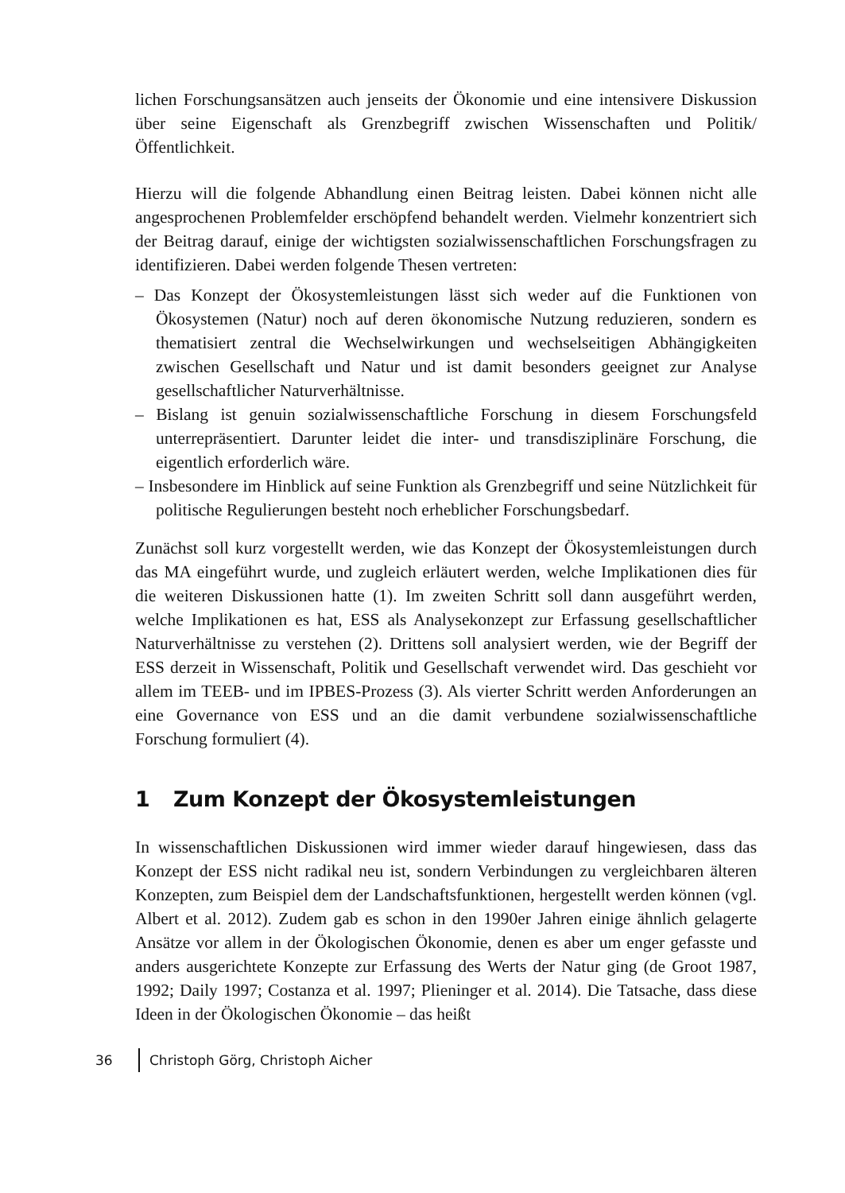lichen Forschungsansätzen auch jenseits der Ökonomie und eine intensivere Diskussion über seine Eigenschaft als Grenzbegriff zwischen Wissenschaften und Politik/ Öffentlichkeit.
Hierzu will die folgende Abhandlung einen Beitrag leisten. Dabei können nicht alle angesprochenen Problemfelder erschöpfend behandelt werden. Vielmehr konzentriert sich der Beitrag darauf, einige der wichtigsten sozialwissenschaftlichen Forschungsfragen zu identifizieren. Dabei werden folgende Thesen vertreten:
– Das Konzept der Ökosystemleistungen lässt sich weder auf die Funktionen von Ökosystemen (Natur) noch auf deren ökonomische Nutzung reduzieren, sondern es thematisiert zentral die Wechselwirkungen und wechselseitigen Abhängigkeiten zwischen Gesellschaft und Natur und ist damit besonders geeignet zur Analyse gesellschaftlicher Naturverhältnisse.
– Bislang ist genuin sozialwissenschaftliche Forschung in diesem Forschungsfeld unterrepräsentiert. Darunter leidet die inter- und transdisziplinäre Forschung, die eigentlich erforderlich wäre.
– Insbesondere im Hinblick auf seine Funktion als Grenzbegriff und seine Nützlichkeit für politische Regulierungen besteht noch erheblicher Forschungsbedarf.
Zunächst soll kurz vorgestellt werden, wie das Konzept der Ökosystemleistungen durch das MA eingeführt wurde, und zugleich erläutert werden, welche Implikationen dies für die weiteren Diskussionen hatte (1). Im zweiten Schritt soll dann ausgeführt werden, welche Implikationen es hat, ESS als Analysekonzept zur Erfassung gesellschaftlicher Naturverhältnisse zu verstehen (2). Drittens soll analysiert werden, wie der Begriff der ESS derzeit in Wissenschaft, Politik und Gesellschaft verwendet wird. Das geschieht vor allem im TEEB- und im IPBES-Prozess (3). Als vierter Schritt werden Anforderungen an eine Governance von ESS und an die damit verbundene sozialwissenschaftliche Forschung formuliert (4).
1 Zum Konzept der Ökosystemleistungen
In wissenschaftlichen Diskussionen wird immer wieder darauf hingewiesen, dass das Konzept der ESS nicht radikal neu ist, sondern Verbindungen zu vergleichbaren älteren Konzepten, zum Beispiel dem der Landschaftsfunktionen, hergestellt werden können (vgl. Albert et al. 2012). Zudem gab es schon in den 1990er Jahren einige ähnlich gelagerte Ansätze vor allem in der Ökologischen Ökonomie, denen es aber um enger gefasste und anders ausgerichtete Konzepte zur Erfassung des Werts der Natur ging (de Groot 1987, 1992; Daily 1997; Costanza et al. 1997; Plieninger et al. 2014). Die Tatsache, dass diese Ideen in der Ökologischen Ökonomie – das heißt
36 Christoph Görg, Christoph Aicher